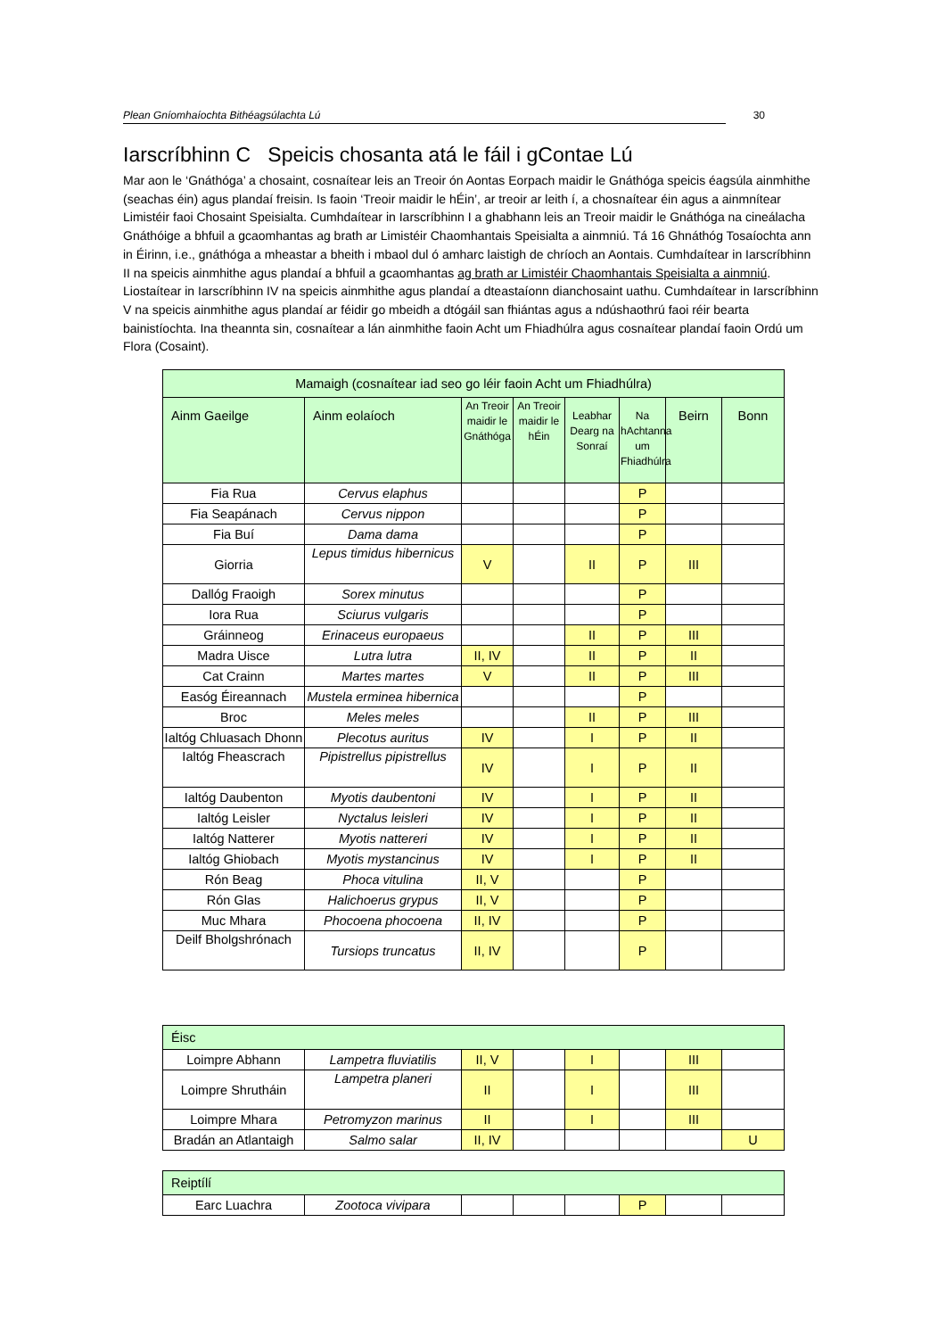Plean Gníomhaíochta Bithéagsúlachta Lú 30
Iarscríbhinn C Speicis chosanta atá le fáil i gContae Lú
Mar aon le ‘Gnáthóga’ a chosaint, cosnaítear leis an Treoir ón Aontas Eorpach maidir le Gnáthóga speicis éagsúla ainmhithe (seachas éin) agus plandaí freisin. Is faoin ‘Treoir maidir le hÉin’, ar treoir ar leith í, a chosnaítear éin agus a ainmnítear Limistéir faoi Chosaint Speisialta. Cumhdaítear in Iarscríbhinn I a ghabhann leis an Treoir maidir le Gnáthóga na cineálacha Gnáthóige a bhfuil a gcaomhantas ag brath ar Limistéir Chaomhantais Speisialta a ainmniú. Tá 16 Ghnáthóg Tosaíochta ann in Éirinn, i.e., gnáthóga a mheastar a bheith i mbaol dul ó amharc laistigh de chríoch an Aontais. Cumhdaítear in Iarscríbhinn II na speicis ainmhithe agus plandaí a bhfuil a gcaomhantas ag brath ar Limistéir Chaomhantais Speisialta a ainmniú. Liostaítear in Iarscríbhinn IV na speicis ainmhithe agus plandaí a dteastaíonn dianchosaint uathu. Cumhdaítear in Iarscríbhinn V na speicis ainmhithe agus plandaí ar féidir go mbeidh a dtógáil san fhiántas agus a ndúshaothrú faoi réir bearta bainistíochta. Ina theannta sin, cosnaítear a lán ainmhithe faoin Acht um Fhiadhúlra agus cosnaítear plandaí faoin Ordú um Flora (Cosaint).
| Mamaigh (cosnaítear iad seo go léir faoin Acht um Fhiadhúlra) | | | | | | | |
| --- | --- | --- | --- | --- | --- | --- | --- |
| Ainm Gaeilge | Ainm eolaíoch | An Treoir maidir le Gnáthóga | An Treoir maidir le hÉin | Leabhar Dearg na Sonraí | Na hAchtanna um Fhiadhúlra | Beirn | Bonn |
| Fia Rua | Cervus elaphus | | | | P | | |
| Fia Seapánach | Cervus nippon | | | | P | | |
| Fia Buí | Dama dama | | | | P | | |
| Giorria | Lepus timidus hibernicus | V | | II | P | III | |
| Dallóg Fraoigh | Sorex minutus | | | | P | | |
| Iora Rua | Sciurus vulgaris | | | | P | | |
| Gráinneog | Erinaceus europaeus | | | II | P | III | |
| Madra Uisce | Lutra lutra | II, IV | | II | P | II | |
| Cat Crainn | Martes martes | V | | II | P | III | |
| Easóg Éireannach | Mustela erminea hibernica | | | | P | | |
| Broc | Meles meles | | | II | P | III | |
| Ialtóg Chluasach Dhonn | Plecotus auritus | IV | | I | P | II | |
| Ialtóg Fheascrach | Pipistrellus pipistrellus | IV | | I | P | II | |
| Ialtóg Daubenton | Myotis daubentoni | IV | | I | P | II | |
| Ialtóg Leisler | Nyctalus leisleri | IV | | I | P | II | |
| Ialtóg Natterer | Myotis nattereri | IV | | I | P | II | |
| Ialtóg Ghiobach | Myotis mystancinus | IV | | I | P | II | |
| Rón Beag | Phoca vitulina | II, V | | | P | | |
| Rón Glas | Halichoerus grypus | II, V | | | P | | |
| Muc Mhara | Phocoena phocoena | II, IV | | | P | | |
| Deilf Bholgshrónach | Tursiops truncatus | II, IV | | | P | | |
| Éisc | | | | | | | |
| --- | --- | --- | --- | --- | --- | --- | --- |
| Loimpre Abhann | Lampetra fluviatilis | II, V | | I | | III | |
| Loimpre Shrutháin | Lampetra planeri | II | | I | | III | |
| Loimpre Mhara | Petromyzon marinus | II | | I | | III | |
| Bradán an Atlantaigh | Salmo salar | II, IV | | | | | U |
| Reiptílí | | | | | | | |
| --- | --- | --- | --- | --- | --- | --- | --- |
| Earc Luachra | Zootoca vivipara | | | | P | | |